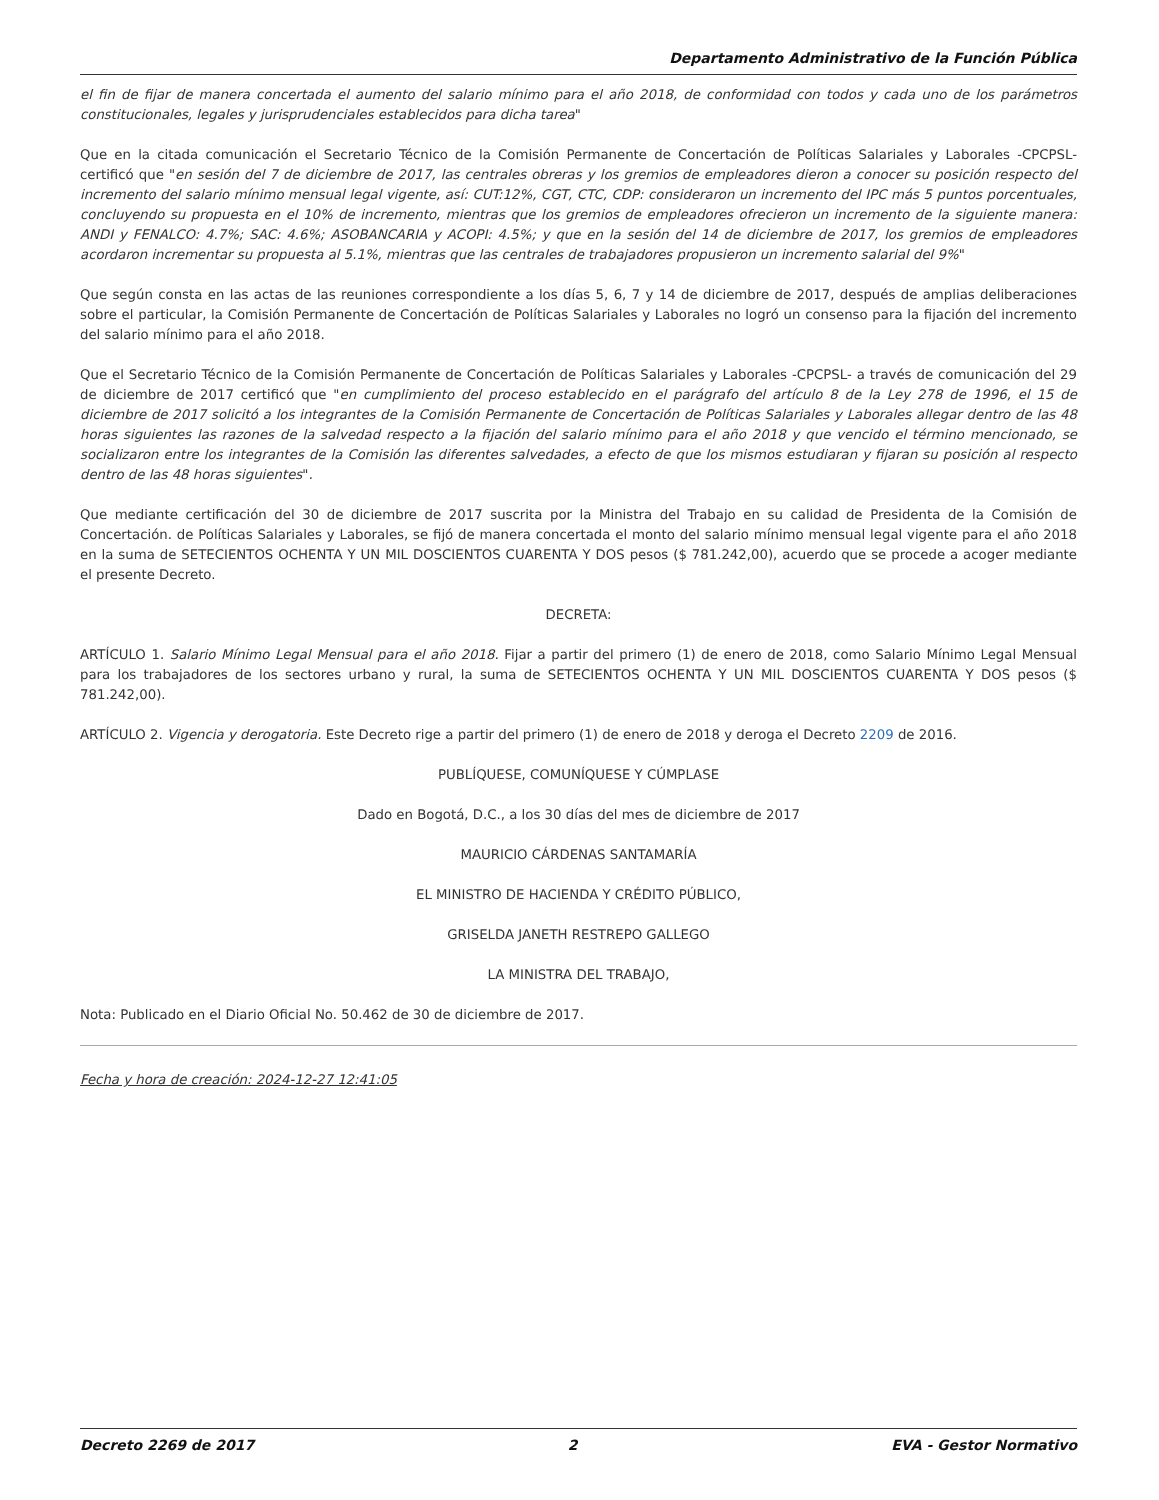Departamento Administrativo de la Función Pública
el fin de fijar de manera concertada el aumento del salario mínimo para el año 2018, de conformidad con todos y cada uno de los parámetros constitucionales, legales y jurisprudenciales establecidos para dicha tarea"
Que en la citada comunicación el Secretario Técnico de la Comisión Permanente de Concertación de Políticas Salariales y Laborales -CPCPSL- certificó que "en sesión del 7 de diciembre de 2017, las centrales obreras y los gremios de empleadores dieron a conocer su posición respecto del incremento del salario mínimo mensual legal vigente, así: CUT:12%, CGT, CTC, CDP: consideraron un incremento del IPC más 5 puntos porcentuales, concluyendo su propuesta en el 10% de incremento, mientras que los gremios de empleadores ofrecieron un incremento de la siguiente manera: ANDI y FENALCO: 4.7%; SAC: 4.6%; ASOBANCARIA y ACOPI: 4.5%; y que en la sesión del 14 de diciembre de 2017, los gremios de empleadores acordaron incrementar su propuesta al 5.1%, mientras que las centrales de trabajadores propusieron un incremento salarial del 9%"
Que según consta en las actas de las reuniones correspondiente a los días 5, 6, 7 y 14 de diciembre de 2017, después de amplias deliberaciones sobre el particular, la Comisión Permanente de Concertación de Políticas Salariales y Laborales no logró un consenso para la fijación del incremento del salario mínimo para el año 2018.
Que el Secretario Técnico de la Comisión Permanente de Concertación de Políticas Salariales y Laborales -CPCPSL- a través de comunicación del 29 de diciembre de 2017 certificó que "en cumplimiento del proceso establecido en el parágrafo del artículo 8 de la Ley 278 de 1996, el 15 de diciembre de 2017 solicitó a los integrantes de la Comisión Permanente de Concertación de Políticas Salariales y Laborales allegar dentro de las 48 horas siguientes las razones de la salvedad respecto a la fijación del salario mínimo para el año 2018 y que vencido el término mencionado, se socializaron entre los integrantes de la Comisión las diferentes salvedades, a efecto de que los mismos estudiaran y fijaran su posición al respecto dentro de las 48 horas siguientes".
Que mediante certificación del 30 de diciembre de 2017 suscrita por la Ministra del Trabajo en su calidad de Presidenta de la Comisión de Concertación. de Políticas Salariales y Laborales, se fijó de manera concertada el monto del salario mínimo mensual legal vigente para el año 2018 en la suma de SETECIENTOS OCHENTA Y UN MIL DOSCIENTOS CUARENTA Y DOS pesos ($ 781.242,00), acuerdo que se procede a acoger mediante el presente Decreto.
DECRETA:
ARTÍCULO 1. Salario Mínimo Legal Mensual para el año 2018. Fijar a partir del primero (1) de enero de 2018, como Salario Mínimo Legal Mensual para los trabajadores de los sectores urbano y rural, la suma de SETECIENTOS OCHENTA Y UN MIL DOSCIENTOS CUARENTA Y DOS pesos ($ 781.242,00).
ARTÍCULO 2. Vigencia y derogatoria. Este Decreto rige a partir del primero (1) de enero de 2018 y deroga el Decreto 2209 de 2016.
PUBLÍQUESE, COMUNÍQUESE Y CÚMPLASE
Dado en Bogotá, D.C., a los 30 días del mes de diciembre de 2017
MAURICIO CÁRDENAS SANTAMARÍA
EL MINISTRO DE HACIENDA Y CRÉDITO PÚBLICO,
GRISELDA JANETH RESTREPO GALLEGO
LA MINISTRA DEL TRABAJO,
Nota: Publicado en el Diario Oficial No. 50.462 de 30 de diciembre de 2017.
Fecha y hora de creación: 2024-12-27 12:41:05
Decreto 2269 de 2017 2 EVA - Gestor Normativo